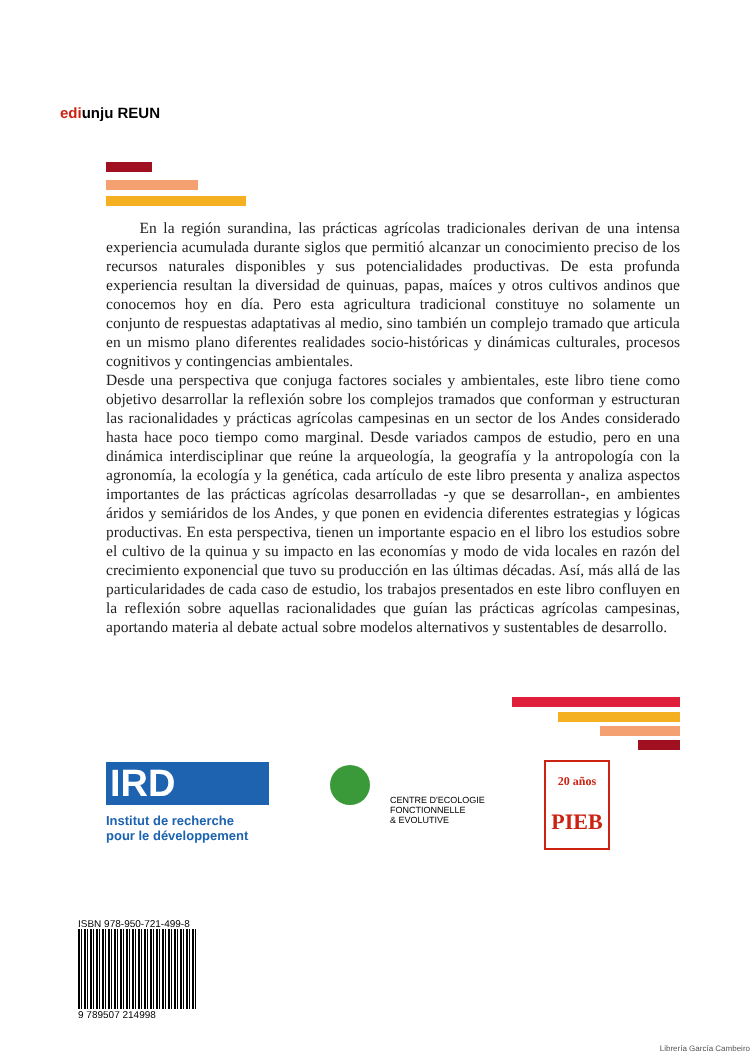ediunju REUN
En la región surandina, las prácticas agrícolas tradicionales derivan de una intensa experiencia acumulada durante siglos que permitió alcanzar un conocimiento preciso de los recursos naturales disponibles y sus potencialidades productivas. De esta profunda experiencia resultan la diversidad de quinuas, papas, maíces y otros cultivos andinos que conocemos hoy en día. Pero esta agricultura tradicional constituye no solamente un conjunto de respuestas adaptativas al medio, sino también un complejo tramado que articula en un mismo plano diferentes realidades socio-históricas y dinámicas culturales, procesos cognitivos y contingencias ambientales.
Desde una perspectiva que conjuga factores sociales y ambientales, este libro tiene como objetivo desarrollar la reflexión sobre los complejos tramados que conforman y estructuran las racionalidades y prácticas agrícolas campesinas en un sector de los Andes considerado hasta hace poco tiempo como marginal. Desde variados campos de estudio, pero en una dinámica interdisciplinar que reúne la arqueología, la geografía y la antropología con la agronomía, la ecología y la genética, cada artículo de este libro presenta y analiza aspectos importantes de las prácticas agrícolas desarrolladas -y que se desarrollan-, en ambientes áridos y semiáridos de los Andes, y que ponen en evidencia diferentes estrategias y lógicas productivas. En esta perspectiva, tienen un importante espacio en el libro los estudios sobre el cultivo de la quinua y su impacto en las economías y modo de vida locales en razón del crecimiento exponencial que tuvo su producción en las últimas décadas. Así, más allá de las particularidades de cada caso de estudio, los trabajos presentados en este libro confluyen en la reflexión sobre aquellas racionalidades que guían las prácticas agrícolas campesinas, aportando materia al debate actual sobre modelos alternativos y sustentables de desarrollo.
IRD
Institut de recherche
pour le développement
CENTRE D'ECOLOGIE
FONCTIONNELLE
& EVOLUTIVE
20 años
PIEB
ISBN 978-950-721-499-8
9 789507 214998
Librería García Cambeiro